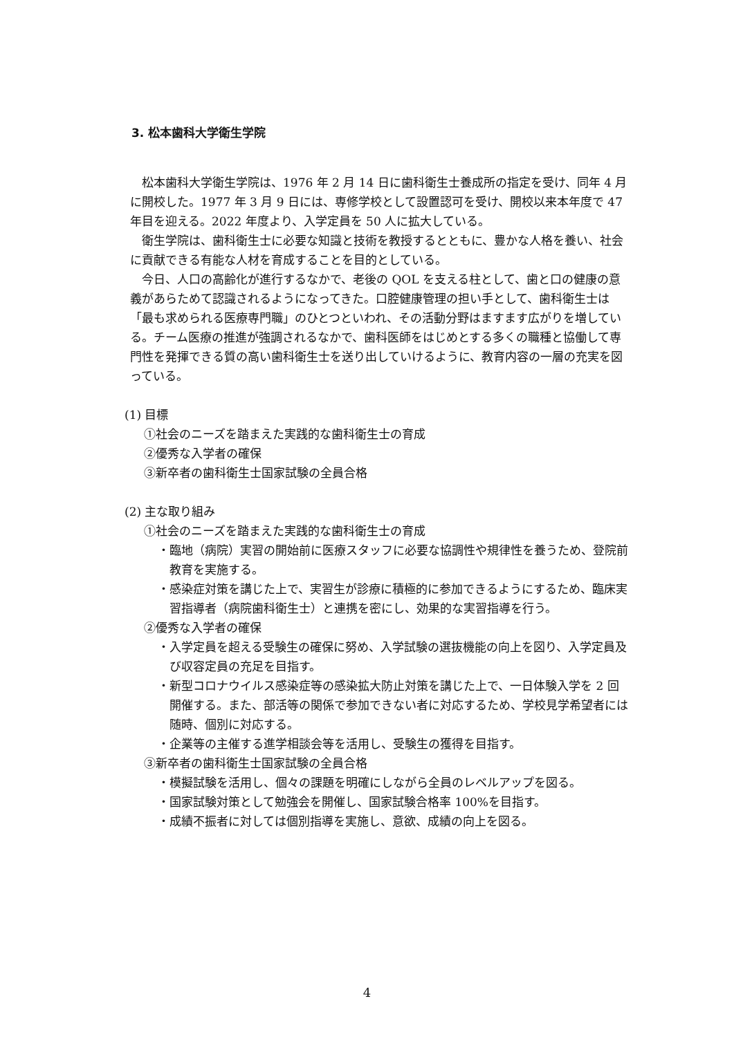3. 松本歯科大学衛生学院
松本歯科大学衛生学院は、1976 年 2 月 14 日に歯科衛生士養成所の指定を受け、同年 4 月に開校した。1977 年 3 月 9 日には、専修学校として設置認可を受け、開校以来本年度で 47 年目を迎える。2022 年度より、入学定員を 50 人に拡大している。
衛生学院は、歯科衛生士に必要な知識と技術を教授するとともに、豊かな人格を養い、社会に貢献できる有能な人材を育成することを目的としている。
今日、人口の高齢化が進行するなかで、老後の QOL を支える柱として、歯と口の健康の意義があらためて認識されるようになってきた。口腔健康管理の担い手として、歯科衛生士は「最も求められる医療専門職」のひとつといわれ、その活動分野はますます広がりを増している。チーム医療の推進が強調されるなかで、歯科医師をはじめとする多くの職種と協働して専門性を発揮できる質の高い歯科衛生士を送り出していけるように、教育内容の一層の充実を図っている。
(1) 目標
①社会のニーズを踏まえた実践的な歯科衛生士の育成
②優秀な入学者の確保
③新卒者の歯科衛生士国家試験の全員合格
(2) 主な取り組み
①社会のニーズを踏まえた実践的な歯科衛生士の育成
・臨地（病院）実習の開始前に医療スタッフに必要な協調性や規律性を養うため、登院前教育を実施する。
・感染症対策を講じた上で、実習生が診療に積極的に参加できるようにするため、臨床実習指導者（病院歯科衛生士）と連携を密にし、効果的な実習指導を行う。
②優秀な入学者の確保
・入学定員を超える受験生の確保に努め、入学試験の選抜機能の向上を図り、入学定員及び収容定員の充足を目指す。
・新型コロナウイルス感染症等の感染拡大防止対策を講じた上で、一日体験入学を 2 回開催する。また、部活等の関係で参加できない者に対応するため、学校見学希望者には随時、個別に対応する。
・企業等の主催する進学相談会等を活用し、受験生の獲得を目指す。
③新卒者の歯科衛生士国家試験の全員合格
・模擬試験を活用し、個々の課題を明確にしながら全員のレベルアップを図る。
・国家試験対策として勉強会を開催し、国家試験合格率 100%を目指す。
・成績不振者に対しては個別指導を実施し、意欲、成績の向上を図る。
4